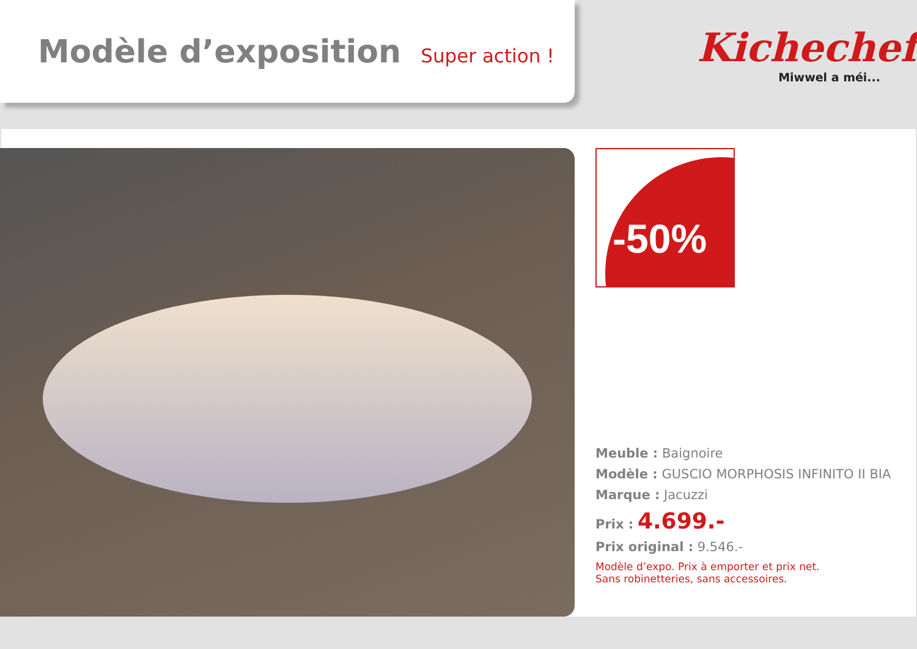Modèle d’exposition Super action !
Kichechef
Miwwel a méi...
-50%
Meuble : Baignoire
Modèle : GUSCIO MORPHOSIS INFINITO II BIA
Marque : Jacuzzi
Prix : 4.699.-
Prix original : 9.546.-
Modèle d’expo. Prix à emporter et prix net.
Sans robinetteries, sans accessoires.